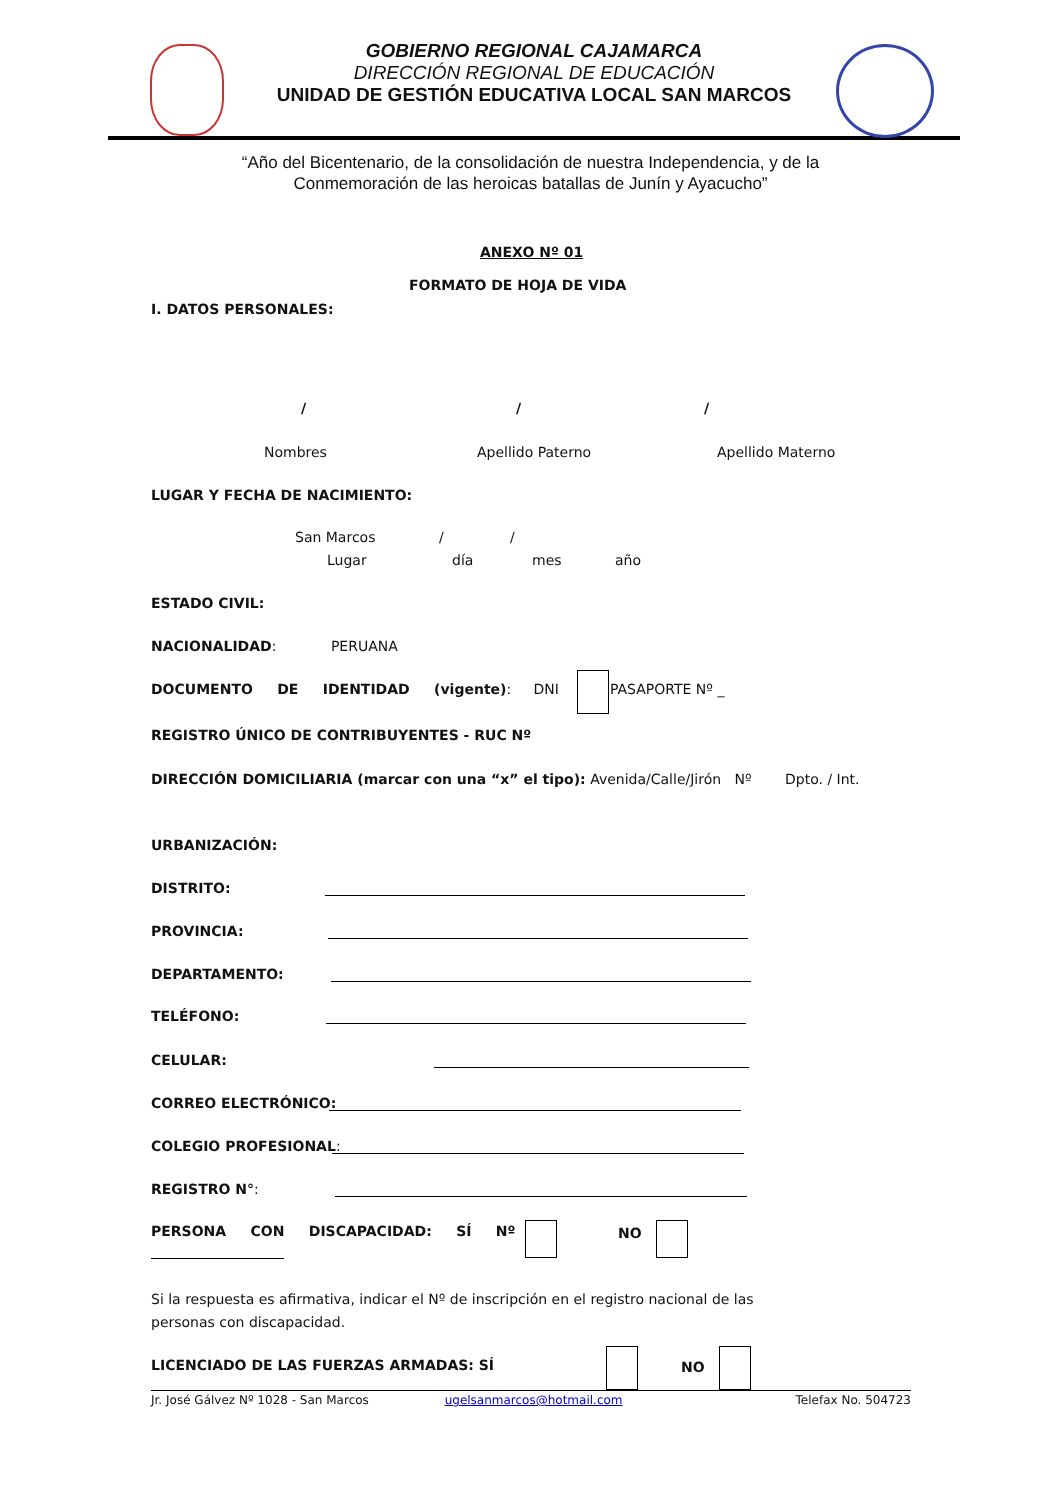GOBIERNO REGIONAL CAJAMARCA
DIRECCIÓN REGIONAL DE EDUCACIÓN
UNIDAD DE GESTIÓN EDUCATIVA LOCAL SAN MARCOS
“Año del Bicentenario, de la consolidación de nuestra Independencia, y de la
Conmemoración de las heroicas batallas de Junín y Ayacucho”
ANEXO Nº 01
FORMATO DE HOJA DE VIDA
I. DATOS PERSONALES:
/ / /
Nombres Apellido Paterno Apellido Materno
LUGAR Y FECHA DE NACIMIENTO:
San Marcos / /
Lugar día mes año
ESTADO CIVIL:
NACIONALIDAD: PERUANA
DOCUMENTO DE IDENTIDAD (vigente): DNI PASAPORTE Nº _
REGISTRO ÚNICO DE CONTRIBUYENTES - RUC Nº
DIRECCIÓN DOMICILIARIA (marcar con una “x” el tipo): Avenida/Calle/Jirón Nº Dpto. / Int.
URBANIZACIÓN:
DISTRITO:
PROVINCIA:
DEPARTAMENTO:
TELÉFONO:
CELULAR:
CORREO ELECTRÓNICO:
COLEGIO PROFESIONAL:
REGISTRO N°:
PERSONA CON DISCAPACIDAD: SÍ Nº NO
Si la respuesta es afirmativa, indicar el Nº de inscripción en el registro nacional de las personas con discapacidad.
LICENCIADO DE LAS FUERZAS ARMADAS: SÍ NO
Jr. José Gálvez Nº 1028 - San Marcos ugelsanmarcos@hotmail.com Telefax No. 504723